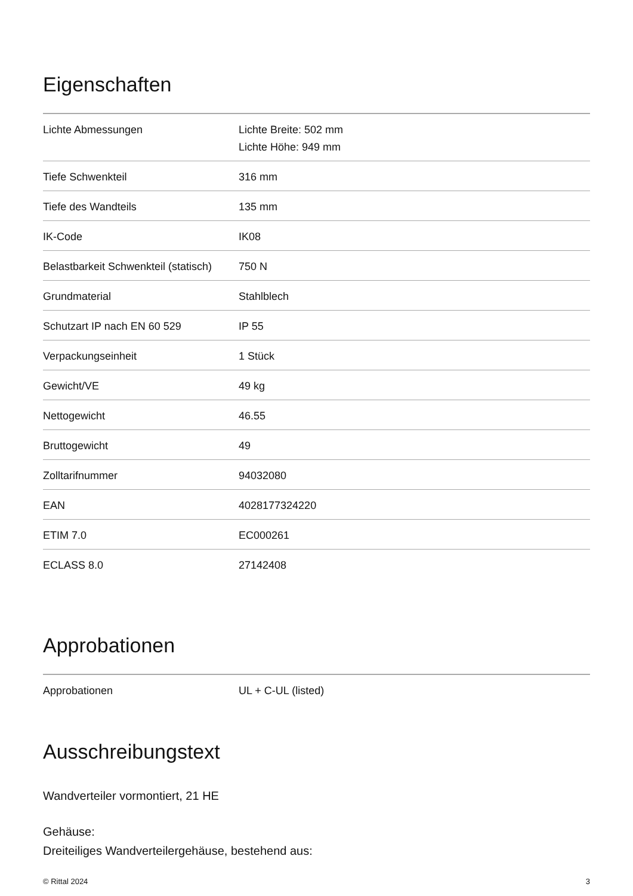Eigenschaften
| Lichte Abmessungen | Lichte Breite: 502 mm Lichte Höhe: 949 mm |
| Tiefe Schwenkteil | 316 mm |
| Tiefe des Wandteils | 135 mm |
| IK-Code | IK08 |
| Belastbarkeit Schwenkteil (statisch) | 750 N |
| Grundmaterial | Stahlblech |
| Schutzart IP nach EN 60 529 | IP 55 |
| Verpackungseinheit | 1 Stück |
| Gewicht/VE | 49 kg |
| Nettogewicht | 46.55 |
| Bruttogewicht | 49 |
| Zolltarifnummer | 94032080 |
| EAN | 4028177324220 |
| ETIM 7.0 | EC000261 |
| ECLASS 8.0 | 27142408 |
Approbationen
| Approbationen | UL + C-UL (listed) |
Ausschreibungstext
Wandverteiler vormontiert, 21 HE
Gehäuse:
Dreiteiliges Wandverteilergehäuse, bestehend aus:
© Rittal 2024 3